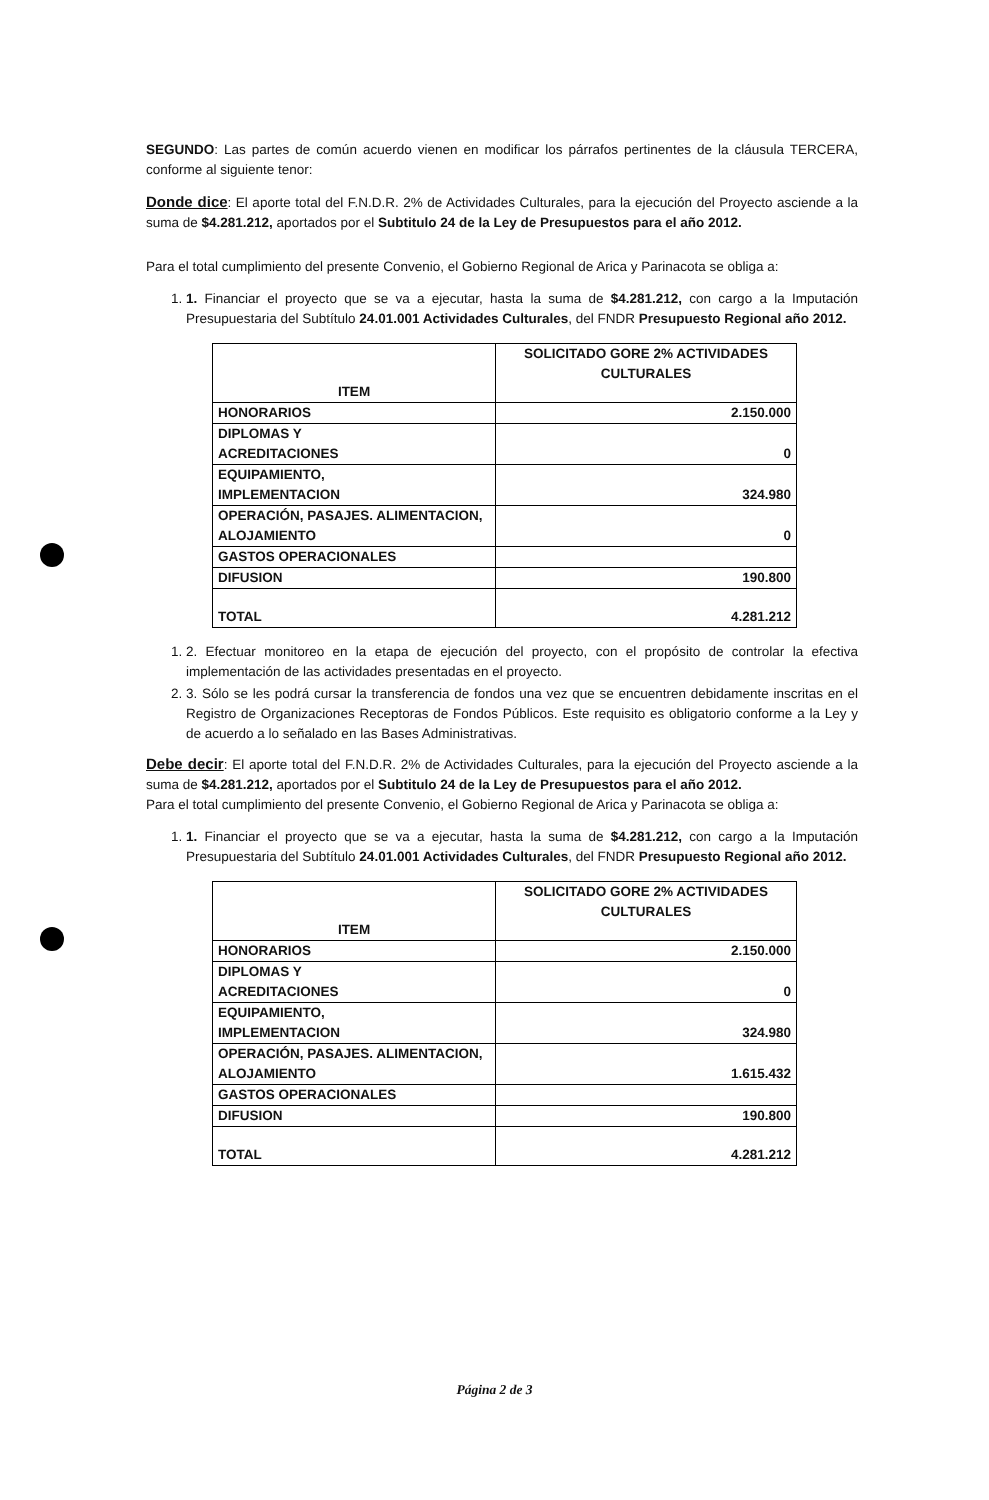SEGUNDO: Las partes de común acuerdo vienen en modificar los párrafos pertinentes de la cláusula TERCERA, conforme al siguiente tenor:
Donde dice: El aporte total del F.N.D.R. 2% de Actividades Culturales, para la ejecución del Proyecto asciende a la suma de $4.281.212, aportados por el Subtitulo 24 de la Ley de Presupuestos para el año 2012.
Para el total cumplimiento del presente Convenio, el Gobierno Regional de Arica y Parinacota se obliga a:
1. 1. Financiar el proyecto que se va a ejecutar, hasta la suma de $4.281.212, con cargo a la Imputación Presupuestaria del Subtítulo 24.01.001 Actividades Culturales, del FNDR Presupuesto Regional año 2012.
| ITEM | SOLICITADO GORE 2% ACTIVIDADES CULTURALES |
| --- | --- |
| HONORARIOS | 2.150.000 |
| DIPLOMAS Y ACREDITACIONES | 0 |
| EQUIPAMIENTO, IMPLEMENTACION | 324.980 |
| OPERACIÓN, PASAJES. ALIMENTACION, ALOJAMIENTO | 0 |
| GASTOS OPERACIONALES | |
| DIFUSION | 190.800 |
| TOTAL | 4.281.212 |
1. 2. Efectuar monitoreo en la etapa de ejecución del proyecto, con el propósito de controlar la efectiva implementación de las actividades presentadas en el proyecto.
2. 3. Sólo se les podrá cursar la transferencia de fondos una vez que se encuentren debidamente inscritas en el Registro de Organizaciones Receptoras de Fondos Públicos. Este requisito es obligatorio conforme a la Ley y de acuerdo a lo señalado en las Bases Administrativas.
Debe decir: El aporte total del F.N.D.R. 2% de Actividades Culturales, para la ejecución del Proyecto asciende a la suma de $4.281.212, aportados por el Subtitulo 24 de la Ley de Presupuestos para el año 2012.
Para el total cumplimiento del presente Convenio, el Gobierno Regional de Arica y Parinacota se obliga a:
1. 1. Financiar el proyecto que se va a ejecutar, hasta la suma de $4.281.212, con cargo a la Imputación Presupuestaria del Subtítulo 24.01.001 Actividades Culturales, del FNDR Presupuesto Regional año 2012.
| ITEM | SOLICITADO GORE 2% ACTIVIDADES CULTURALES |
| --- | --- |
| HONORARIOS | 2.150.000 |
| DIPLOMAS Y ACREDITACIONES | 0 |
| EQUIPAMIENTO, IMPLEMENTACION | 324.980 |
| OPERACIÓN, PASAJES. ALIMENTACION, ALOJAMIENTO | 1.615.432 |
| GASTOS OPERACIONALES | |
| DIFUSION | 190.800 |
| TOTAL | 4.281.212 |
Página 2 de 3